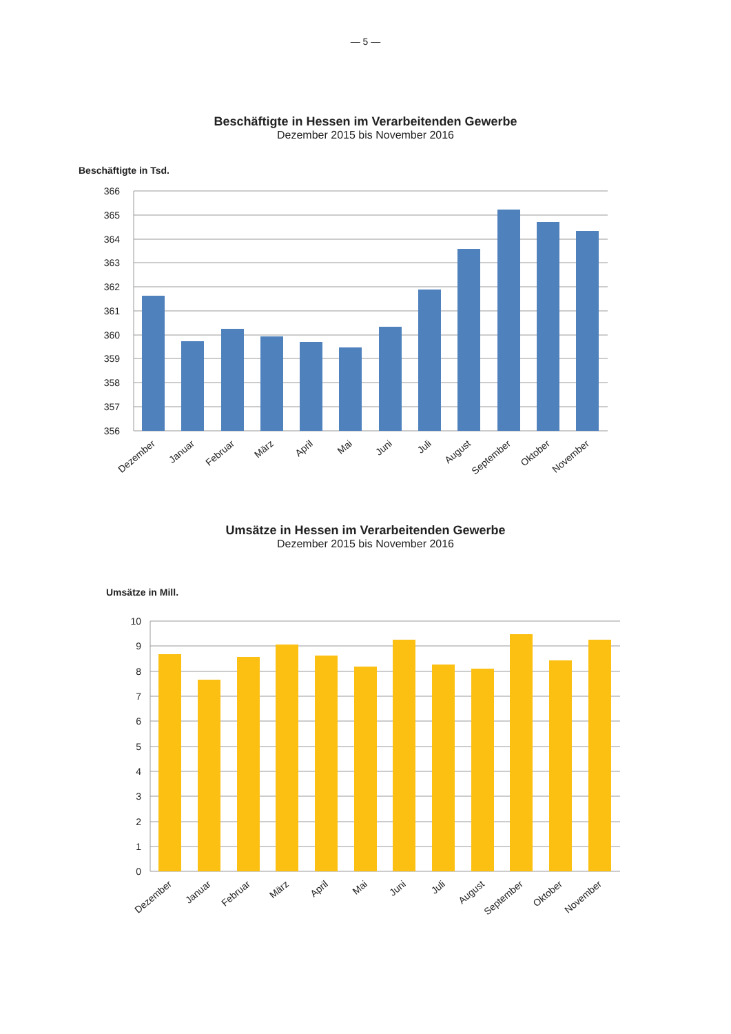— 5 —
Beschäftigte in Hessen im Verarbeitenden Gewerbe
Dezember 2015 bis November 2016
Beschäftigte in Tsd.
366
365
364
363
362
361
360
359
358
357
356
Dezember
Januar
Februar
März
April
Mai
Juni
Juli
August
September
Oktober
November
Umsätze in Hessen im Verarbeitenden Gewerbe
Dezember 2015 bis November 2016
Umsätze in Mill.
10
9
8
7
6
5
4
3
2
1
0
Dezember
Januar
Februar
März
April
Mai
Juni
Juli
August
September
Oktober
November